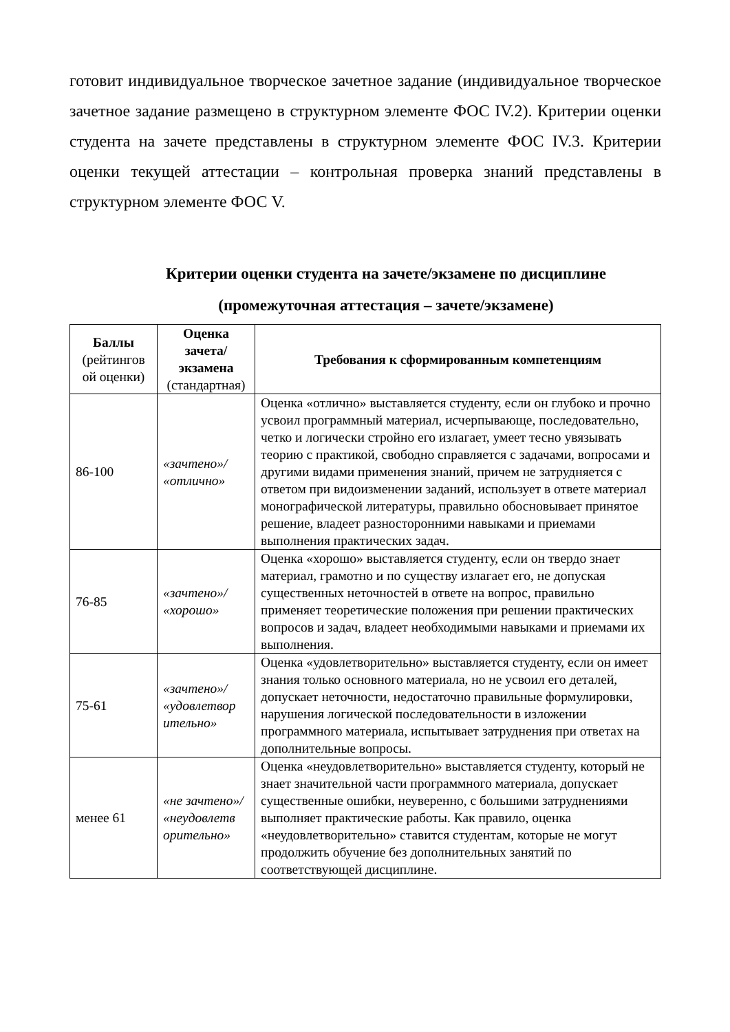готовит индивидуальное творческое зачетное задание (индивидуальное творческое зачетное задание размещено в структурном элементе ФОС IV.2). Критерии оценки студента на зачете представлены в структурном элементе ФОС IV.3. Критерии оценки текущей аттестации – контрольная проверка знаний представлены в структурном элементе ФОС V.
Критерии оценки студента на зачете/экзамене по дисциплине
(промежуточная аттестация – зачете/экзамене)
| Баллы (рейтингов ой оценки) | Оценка зачета/ экзамена (стандартная) | Требования к сформированным компетенциям |
| --- | --- | --- |
| 86-100 | «зачтено»/ «отлично» | Оценка «отлично» выставляется студенту, если он глубоко и прочно усвоил программный материал, исчерпывающе, последовательно, четко и логически стройно его излагает, умеет тесно увязывать теорию с практикой, свободно справляется с задачами, вопросами и другими видами применения знаний, причем не затрудняется с ответом при видоизменении заданий, использует в ответе материал монографической литературы, правильно обосновывает принятое решение, владеет разносторонними навыками и приемами выполнения практических задач. |
| 76-85 | «зачтено»/ «хорошо» | Оценка «хорошо» выставляется студенту, если он твердо знает материал, грамотно и по существу излагает его, не допуская существенных неточностей в ответе на вопрос, правильно применяет теоретические положения при решении практических вопросов и задач, владеет необходимыми навыками и приемами их выполнения. |
| 75-61 | «зачтено»/ «удовлетвор ительно» | Оценка «удовлетворительно» выставляется студенту, если он имеет знания только основного материала, но не усвоил его деталей, допускает неточности, недостаточно правильные формулировки, нарушения логической последовательности в изложении программного материала, испытывает затруднения при ответах на дополнительные вопросы. |
| менее 61 | «не зачтено»/ «неудовлетв орительно» | Оценка «неудовлетворительно» выставляется студенту, который не знает значительной части программного материала, допускает существенные ошибки, неуверенно, с большими затруднениями выполняет практические работы. Как правило, оценка «неудовлетворительно» ставится студентам, которые не могут продолжить обучение без дополнительных занятий по соответствующей дисциплине. |